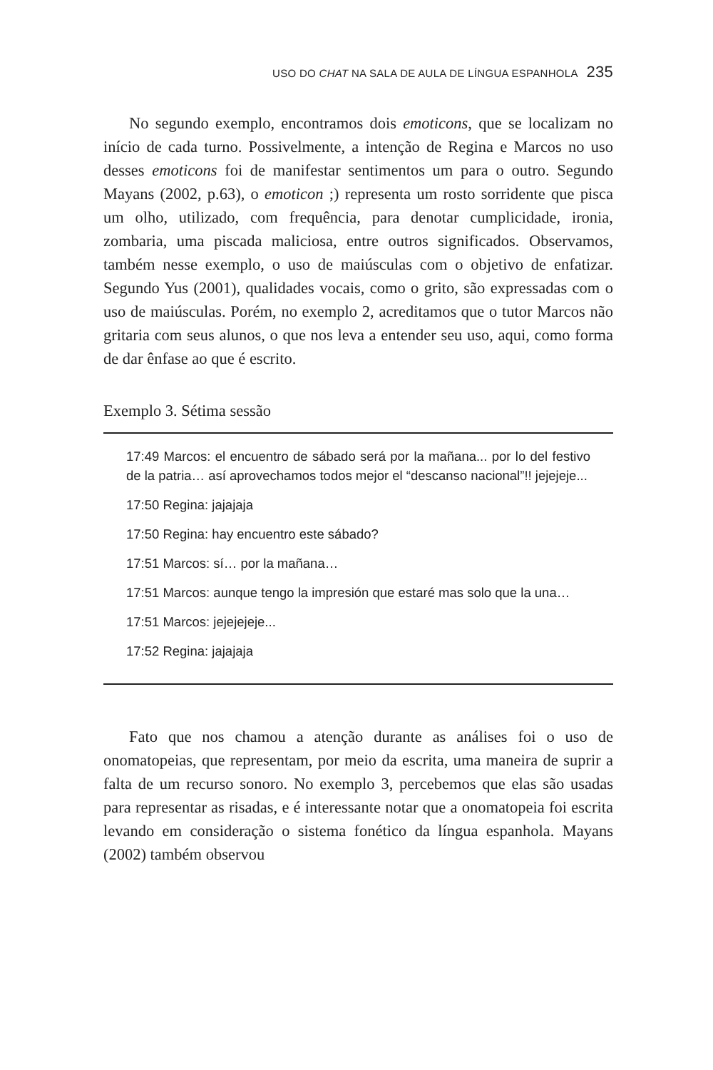USO DO CHAT NA SALA DE AULA DE LÍNGUA ESPANHOLA 235
No segundo exemplo, encontramos dois emoticons, que se localizam no início de cada turno. Possivelmente, a intenção de Regina e Marcos no uso desses emoticons foi de manifestar sentimentos um para o outro. Segundo Mayans (2002, p.63), o emoticon ;) representa um rosto sorridente que pisca um olho, utilizado, com frequência, para denotar cumplicidade, ironia, zombaria, uma piscada maliciosa, entre outros significados. Observamos, também nesse exemplo, o uso de maiúsculas com o objetivo de enfatizar. Segundo Yus (2001), qualidades vocais, como o grito, são expressadas com o uso de maiúsculas. Porém, no exemplo 2, acreditamos que o tutor Marcos não gritaria com seus alunos, o que nos leva a entender seu uso, aqui, como forma de dar ênfase ao que é escrito.
Exemplo 3. Sétima sessão
17:49 Marcos: el encuentro de sábado será por la mañana... por lo del festivo de la patria… así aprovechamos todos mejor el “descanso nacional”!! jejejeje...
17:50 Regina: jajajaja
17:50 Regina: hay encuentro este sábado?
17:51 Marcos: sí… por la mañana…
17:51 Marcos: aunque tengo la impresión que estaré mas solo que la una…
17:51 Marcos: jejejejeje...
17:52 Regina: jajajaja
Fato que nos chamou a atenção durante as análises foi o uso de onomatopeias, que representam, por meio da escrita, uma maneira de suprir a falta de um recurso sonoro. No exemplo 3, percebemos que elas são usadas para representar as risadas, e é interessante notar que a onomatopeia foi escrita levando em consideração o sistema fonético da língua espanhola. Mayans (2002) também observou